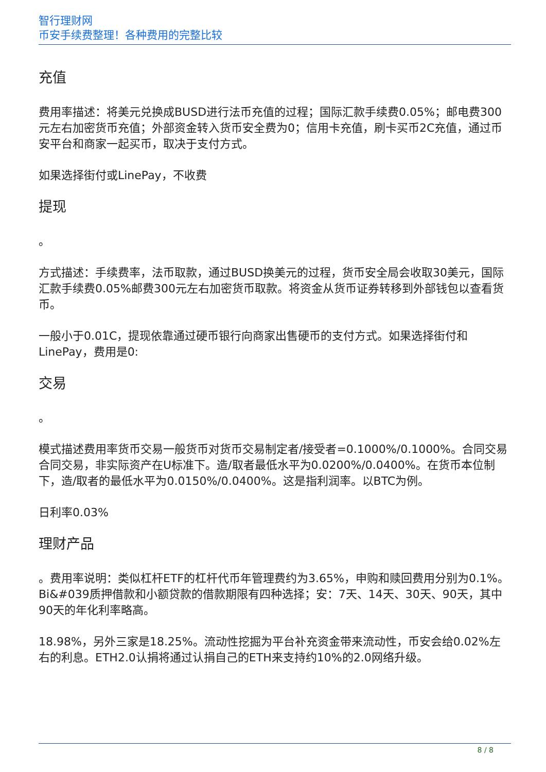智行理财网
币安手续费整理！各种费用的完整比较
充值
费用率描述：将美元兑换成BUSD进行法币充值的过程；国际汇款手续费0.05%；邮电费300元左右加密货币充值；外部资金转入货币安全费为0；信用卡充值，刷卡买币2C充值，通过币安平台和商家一起买币，取决于支付方式。
如果选择街付或LinePay，不收费
提现
。
方式描述：手续费率，法币取款，通过BUSD换美元的过程，货币安全局会收取30美元，国际汇款手续费0.05%邮费300元左右加密货币取款。将资金从货币证券转移到外部钱包以查看货币。
一般小于0.01C，提现依靠通过硬币银行向商家出售硬币的支付方式。如果选择街付和LinePay，费用是0:
交易
。
模式描述费用率货币交易一般货币对货币交易制定者/接受者=0.1000%/0.1000%。合同交易合同交易，非实际资产在U标准下。造/取者最低水平为0.0200%/0.0400%。在货币本位制下，造/取者的最低水平为0.0150%/0.0400%。这是指利润率。以BTC为例。
日利率0.03%
理财产品
。费用率说明：类似杠杆ETF的杠杆代币年管理费约为3.65%，申购和赎回费用分别为0.1%。Bi&#039质押借款和小额贷款的借款期限有四种选择；安：7天、14天、30天、90天，其中90天的年化利率略高。
18.98%，另外三家是18.25%。流动性挖掘为平台补充资金带来流动性，币安会给0.02%左右的利息。ETH2.0认捐将通过认捐自己的ETH来支持约10%的2.0网络升级。
8 / 8